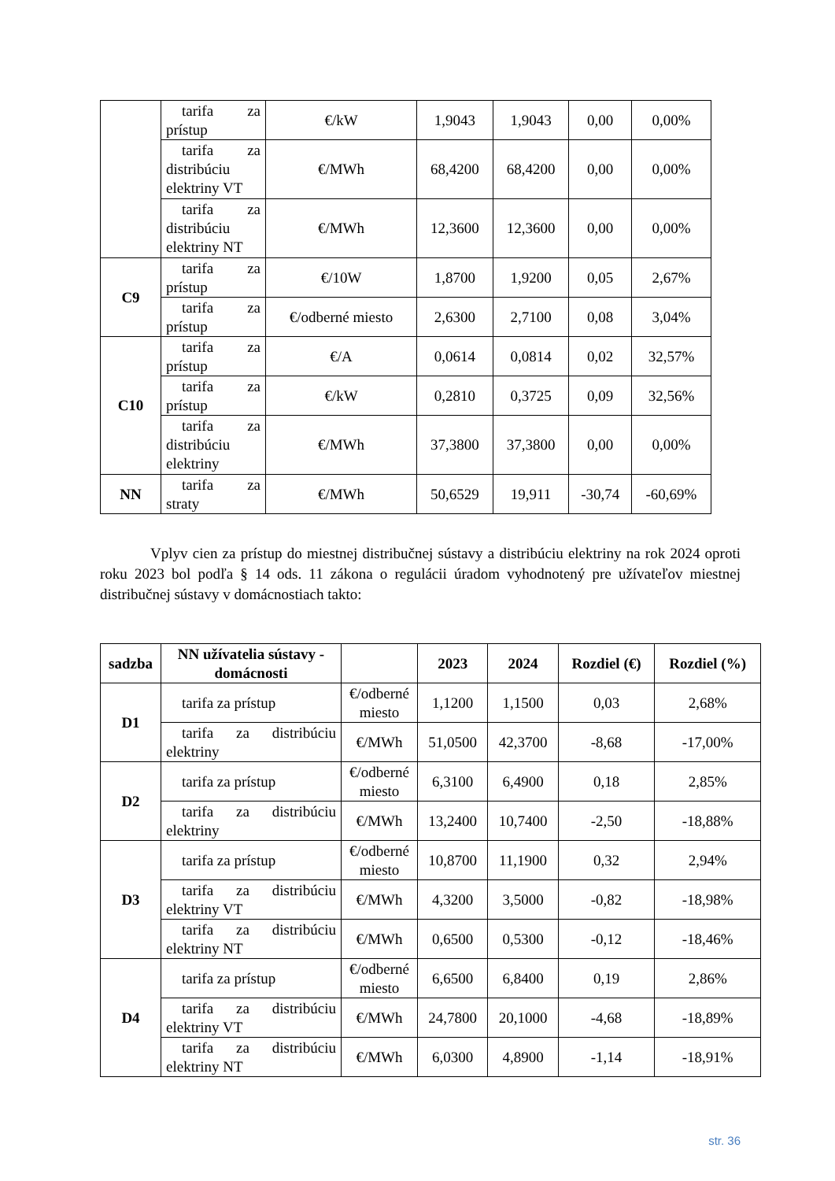| | tarifa za prístup | €/kW | 1,9043 | 1,9043 | 0,00 | 0,00% |
| | tarifa za distribúciu elektriny VT | €/MWh | 68,4200 | 68,4200 | 0,00 | 0,00% |
| | tarifa za distribúciu elektriny NT | €/MWh | 12,3600 | 12,3600 | 0,00 | 0,00% |
| C9 | tarifa za prístup | €/10W | 1,8700 | 1,9200 | 0,05 | 2,67% |
| | tarifa za prístup | €/odberné miesto | 2,6300 | 2,7100 | 0,08 | 3,04% |
| C10 | tarifa za prístup | €/A | 0,0614 | 0,0814 | 0,02 | 32,57% |
| | tarifa za prístup | €/kW | 0,2810 | 0,3725 | 0,09 | 32,56% |
| | tarifa za distribúciu elektriny | €/MWh | 37,3800 | 37,3800 | 0,00 | 0,00% |
| NN | tarifa za straty | €/MWh | 50,6529 | 19,911 | -30,74 | -60,69% |
Vplyv cien za prístup do miestnej distribučnej sústavy a distribúciu elektriny na rok 2024 oproti roku 2023 bol podľa § 14 ods. 11 zákona o regulácii úradom vyhodnotený pre užívateľov miestnej distribučnej sústavy v domácnostiach takto:
| sadzba | NN užívatelia sústavy - domácnosti | | 2023 | 2024 | Rozdiel (€) | Rozdiel (%) |
| --- | --- | --- | --- | --- | --- | --- |
| D1 | tarifa za prístup | €/odberné miesto | 1,1200 | 1,1500 | 0,03 | 2,68% |
| | tarifa za distribúciu elektriny | €/MWh | 51,0500 | 42,3700 | -8,68 | -17,00% |
| D2 | tarifa za prístup | €/odberné miesto | 6,3100 | 6,4900 | 0,18 | 2,85% |
| | tarifa za distribúciu elektriny | €/MWh | 13,2400 | 10,7400 | -2,50 | -18,88% |
| D3 | tarifa za prístup | €/odberné miesto | 10,8700 | 11,1900 | 0,32 | 2,94% |
| | tarifa za distribúciu elektriny VT | €/MWh | 4,3200 | 3,5000 | -0,82 | -18,98% |
| | tarifa za distribúciu elektriny NT | €/MWh | 0,6500 | 0,5300 | -0,12 | -18,46% |
| D4 | tarifa za prístup | €/odberné miesto | 6,6500 | 6,8400 | 0,19 | 2,86% |
| | tarifa za distribúciu elektriny VT | €/MWh | 24,7800 | 20,1000 | -4,68 | -18,89% |
| | tarifa za distribúciu elektriny NT | €/MWh | 6,0300 | 4,8900 | -1,14 | -18,91% |
str. 36